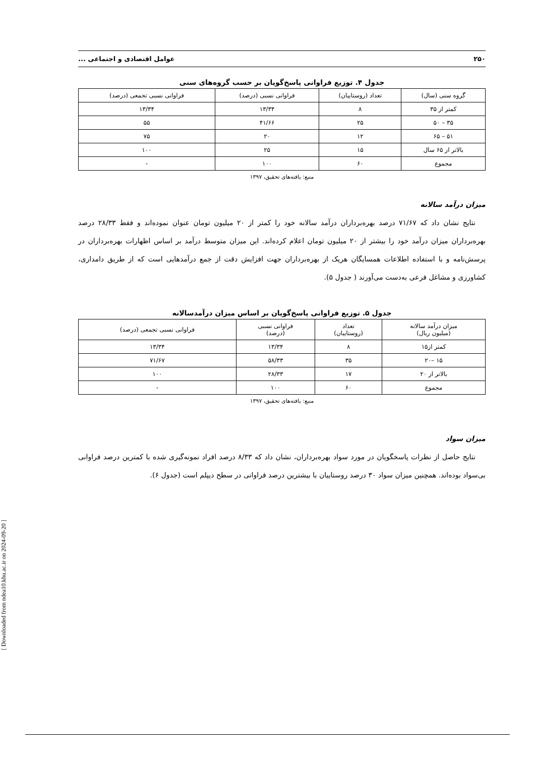۲۵۰ عوامل اقتصادی و اجتماعی ...
جدول ۴. توزیع فراوانی پاسخ‌گویان بر حسب گروه‌های سنی
| گروه سنی (سال) | تعداد (روستاییان) | فراوانی نسبی (درصد) | فراوانی نسبی تجمعی (درصد) |
| --- | --- | --- | --- |
| کمتر از ۳۵ | ۸ | ۱۳/۳۴ | ۱۳/۳۴ |
| ۳۵ – ۵۰ | ۲۵ | ۴۱/۶۶ | ۵۵ |
| ۵۱ – ۶۵ | ۱۲ | ۲۰ | ۷۵ |
| بالاتر از ۶۵ سال | ۱۵ | ۲۵ | ۱۰۰ |
| مجموع | ۶۰ | ۱۰۰ | - |
منبع: یافته‌های تحقیق، ۱۳۹۷
میزان درآمد سالانه
نتایج نشان داد که ۷۱/۶۷ درصد بهره‌برداران درآمد سالانه خود را کمتر از ۲۰ میلیون تومان عنوان نموده‌اند و فقط ۲۸/۳۳ درصد بهره‌برداران میزان درآمد خود را بیشتر از ۲۰ میلیون تومان اعلام کرده‌اند. این میزان متوسط درآمد بر اساس اظهارات بهره‌برداران در پرسش‌نامه و با استفاده اطلاعات همسایگان هریک از بهره‌برداران جهت افزایش دقت از جمع درآمدهایی است که از طریق دامداری، کشاورزی و مشاغل فرعی به‌دست می‌آورند ( جدول ۵).
جدول ۵. توزیع فراوانی پاسخ‌گویان بر اساس میزان درآمدسالانه
| میزان درآمد سالانه (میلیون ریال) | تعداد (روستاییان) | فراوانی نسبی (درصد) | فراوانی نسبی تجمعی (درصد) |
| --- | --- | --- | --- |
| کمتر از۱۵ | ۸ | ۱۳/۳۴ | ۱۳/۳۴ |
| ۱۵ –۲۰ | ۳۵ | ۵۸/۳۳ | ۷۱/۶۷ |
| بالاتر از ۲۰ | ۱۷ | ۲۸/۳۳ | ۱۰۰ |
| مجموع | ۶۰ | ۱۰۰ | - |
منبع: یافته‌های تحقیق، ۱۳۹۷
میزان سواد
نتایج حاصل از نظرات پاسخگویان در مورد سواد بهره‌برداران، نشان داد که ۸/۳۳ درصد افراد نمونه‌گیری شده با کمترین درصد فراوانی بی‌سواد بوده‌اند. همچنین میزان سواد ۳۰ درصد روستاییان با بیشترین درصد فراوانی در سطح دیپلم است (جدول ۶).
[ Downloaded from ndea10.khu.ac.ir on 2024-09-20 ]